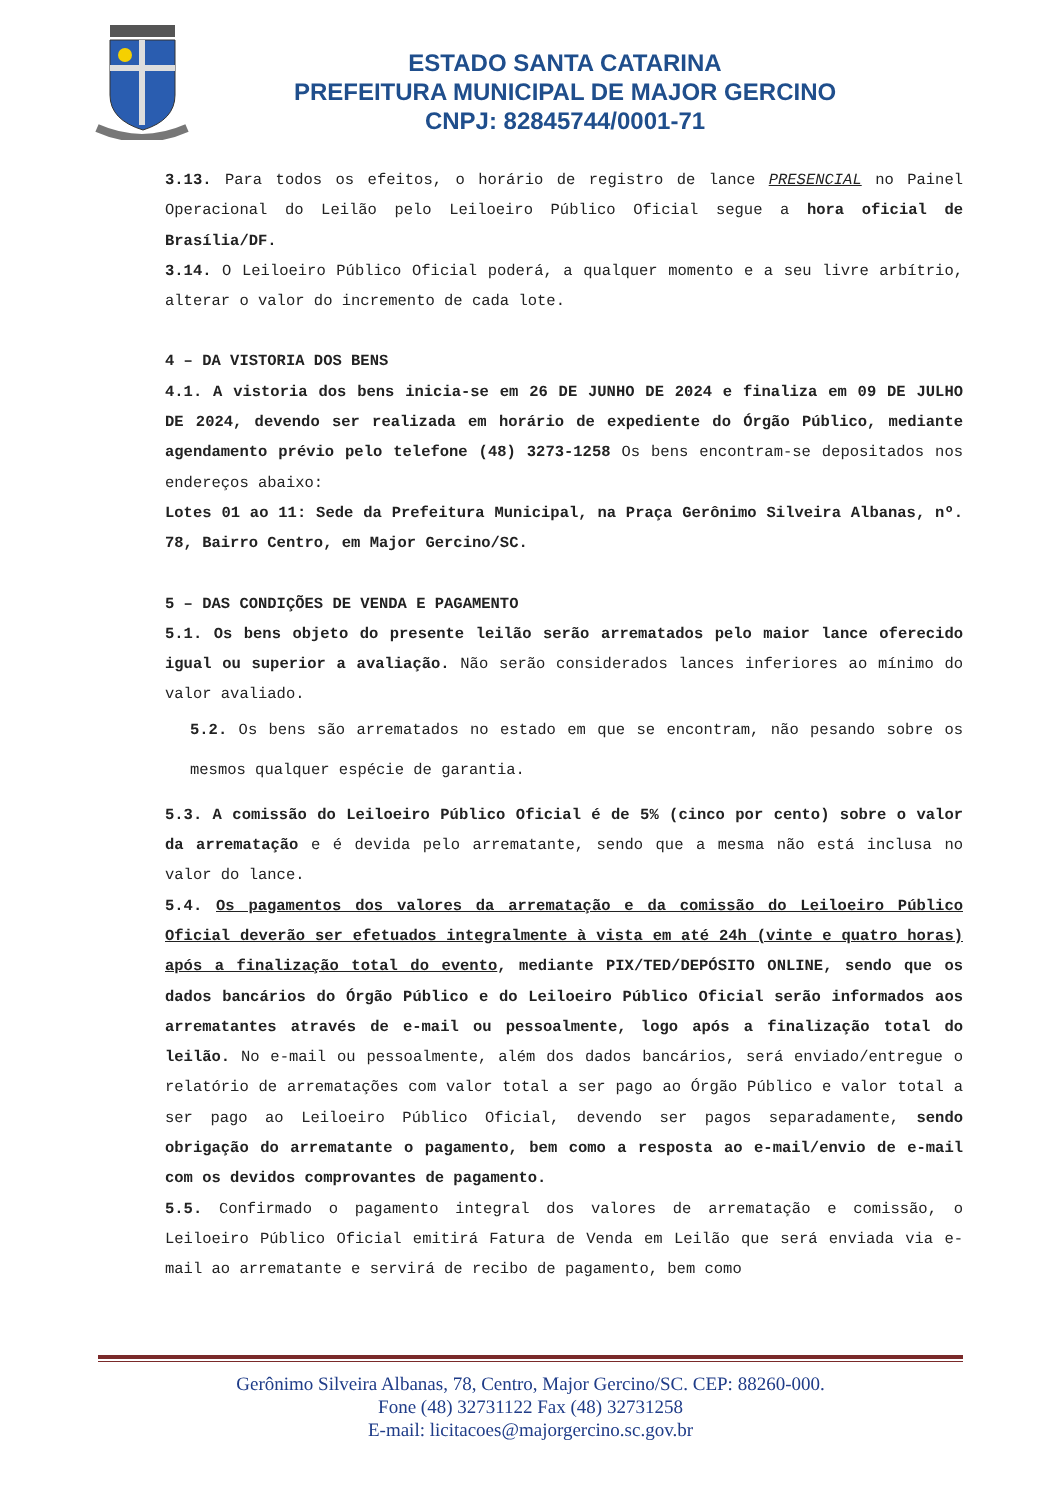ESTADO SANTA CATARINA
PREFEITURA MUNICIPAL DE MAJOR GERCINO
CNPJ: 82845744/0001-71
3.13. Para todos os efeitos, o horário de registro de lance PRESENCIAL no Painel Operacional do Leilão pelo Leiloeiro Público Oficial segue a hora oficial de Brasília/DF.
3.14. O Leiloeiro Público Oficial poderá, a qualquer momento e a seu livre arbítrio, alterar o valor do incremento de cada lote.
4 – DA VISTORIA DOS BENS
4.1. A vistoria dos bens inicia-se em 26 DE JUNHO DE 2024 e finaliza em 09 DE JULHO DE 2024, devendo ser realizada em horário de expediente do Órgão Público, mediante agendamento prévio pelo telefone (48) 3273-1258 Os bens encontram-se depositados nos endereços abaixo:
Lotes 01 ao 11: Sede da Prefeitura Municipal, na Praça Gerônimo Silveira Albanas, nº. 78, Bairro Centro, em Major Gercino/SC.
5 – DAS CONDIÇÕES DE VENDA E PAGAMENTO
5.1. Os bens objeto do presente leilão serão arrematados pelo maior lance oferecido igual ou superior a avaliação. Não serão considerados lances inferiores ao mínimo do valor avaliado.
5.2. Os bens são arrematados no estado em que se encontram, não pesando sobre os mesmos qualquer espécie de garantia.
5.3. A comissão do Leiloeiro Público Oficial é de 5% (cinco por cento) sobre o valor da arrematação e é devida pelo arrematante, sendo que a mesma não está inclusa no valor do lance.
5.4. Os pagamentos dos valores da arrematação e da comissão do Leiloeiro Público Oficial deverão ser efetuados integralmente à vista em até 24h (vinte e quatro horas) após a finalização total do evento, mediante PIX/TED/DEPÓSITO ONLINE, sendo que os dados bancários do Órgão Público e do Leiloeiro Público Oficial serão informados aos arrematantes através de e-mail ou pessoalmente, logo após a finalização total do leilão. No e-mail ou pessoalmente, além dos dados bancários, será enviado/entregue o relatório de arrematações com valor total a ser pago ao Órgão Público e valor total a ser pago ao Leiloeiro Público Oficial, devendo ser pagos separadamente, sendo obrigação do arrematante o pagamento, bem como a resposta ao e-mail/envio de e-mail com os devidos comprovantes de pagamento.
5.5. Confirmado o pagamento integral dos valores de arrematação e comissão, o Leiloeiro Público Oficial emitirá Fatura de Venda em Leilão que será enviada via e-mail ao arrematante e servirá de recibo de pagamento, bem como
Gerônimo Silveira Albanas, 78, Centro, Major Gercino/SC. CEP: 88260-000.
Fone (48) 32731122 Fax (48) 32731258
E-mail: licitacoes@majorgercino.sc.gov.br